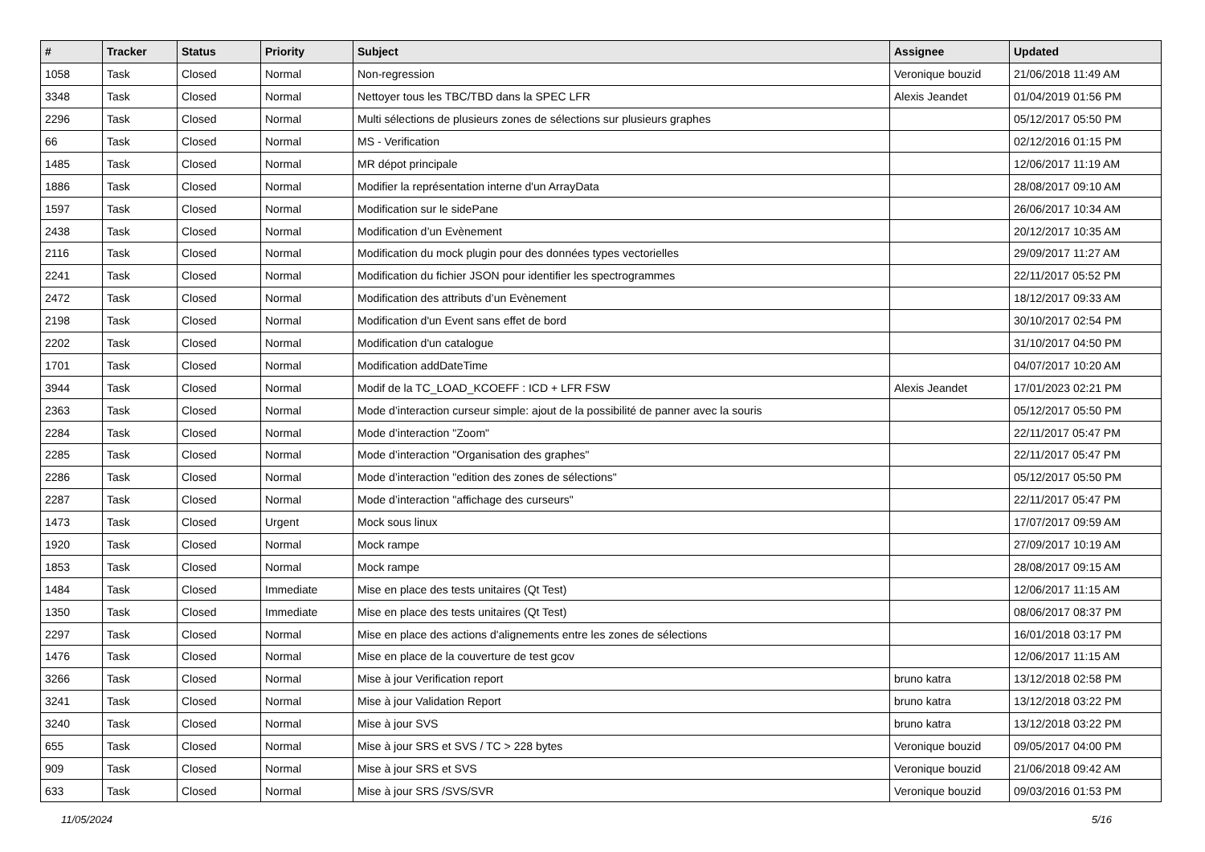| # | Tracker | Status | Priority | Subject | Assignee | Updated |
| --- | --- | --- | --- | --- | --- | --- |
| 1058 | Task | Closed | Normal | Non-regression | Veronique bouzid | 21/06/2018 11:49 AM |
| 3348 | Task | Closed | Normal | Nettoyer tous les TBC/TBD dans la SPEC LFR | Alexis Jeandet | 01/04/2019 01:56 PM |
| 2296 | Task | Closed | Normal | Multi sélections de plusieurs zones de sélections sur plusieurs graphes | | 05/12/2017 05:50 PM |
| 66 | Task | Closed | Normal | MS - Verification | | 02/12/2016 01:15 PM |
| 1485 | Task | Closed | Normal | MR dépot principale | | 12/06/2017 11:19 AM |
| 1886 | Task | Closed | Normal | Modifier la représentation interne d'un ArrayData | | 28/08/2017 09:10 AM |
| 1597 | Task | Closed | Normal | Modification sur le sidePane | | 26/06/2017 10:34 AM |
| 2438 | Task | Closed | Normal | Modification d’un Evènement | | 20/12/2017 10:35 AM |
| 2116 | Task | Closed | Normal | Modification du mock plugin pour des données types vectorielles | | 29/09/2017 11:27 AM |
| 2241 | Task | Closed | Normal | Modification du fichier JSON pour identifier les spectrogrammes | | 22/11/2017 05:52 PM |
| 2472 | Task | Closed | Normal | Modification des attributs d’un Evènement | | 18/12/2017 09:33 AM |
| 2198 | Task | Closed | Normal | Modification d'un Event sans effet de bord | | 30/10/2017 02:54 PM |
| 2202 | Task | Closed | Normal | Modification d'un catalogue | | 31/10/2017 04:50 PM |
| 1701 | Task | Closed | Normal | Modification addDateTime | | 04/07/2017 10:20 AM |
| 3944 | Task | Closed | Normal | Modif de la TC_LOAD_KCOEFF : ICD + LFR FSW | Alexis Jeandet | 17/01/2023 02:21 PM |
| 2363 | Task | Closed | Normal | Mode d’interaction curseur simple: ajout de la possibilité de panner avec la souris | | 05/12/2017 05:50 PM |
| 2284 | Task | Closed | Normal | Mode d’interaction "Zoom" | | 22/11/2017 05:47 PM |
| 2285 | Task | Closed | Normal | Mode d’interaction "Organisation des graphes" | | 22/11/2017 05:47 PM |
| 2286 | Task | Closed | Normal | Mode d’interaction "edition des zones de sélections" | | 05/12/2017 05:50 PM |
| 2287 | Task | Closed | Normal | Mode d’interaction "affichage des curseurs" | | 22/11/2017 05:47 PM |
| 1473 | Task | Closed | Urgent | Mock sous linux | | 17/07/2017 09:59 AM |
| 1920 | Task | Closed | Normal | Mock rampe | | 27/09/2017 10:19 AM |
| 1853 | Task | Closed | Normal | Mock rampe | | 28/08/2017 09:15 AM |
| 1484 | Task | Closed | Immediate | Mise en place des tests unitaires (Qt Test) | | 12/06/2017 11:15 AM |
| 1350 | Task | Closed | Immediate | Mise en place des tests unitaires (Qt Test) | | 08/06/2017 08:37 PM |
| 2297 | Task | Closed | Normal | Mise en place des actions d'alignements entre les zones de sélections | | 16/01/2018 03:17 PM |
| 1476 | Task | Closed | Normal | Mise en place de la couverture de test gcov | | 12/06/2017 11:15 AM |
| 3266 | Task | Closed | Normal | Mise à jour Verification report | bruno katra | 13/12/2018 02:58 PM |
| 3241 | Task | Closed | Normal | Mise à jour Validation Report | bruno katra | 13/12/2018 03:22 PM |
| 3240 | Task | Closed | Normal | Mise à jour SVS | bruno katra | 13/12/2018 03:22 PM |
| 655 | Task | Closed | Normal | Mise à jour SRS et SVS / TC > 228 bytes | Veronique bouzid | 09/05/2017 04:00 PM |
| 909 | Task | Closed | Normal | Mise à jour SRS et SVS | Veronique bouzid | 21/06/2018 09:42 AM |
| 633 | Task | Closed | Normal | Mise à jour SRS /SVS/SVR | Veronique bouzid | 09/03/2016 01:53 PM |
11/05/2024 5/16